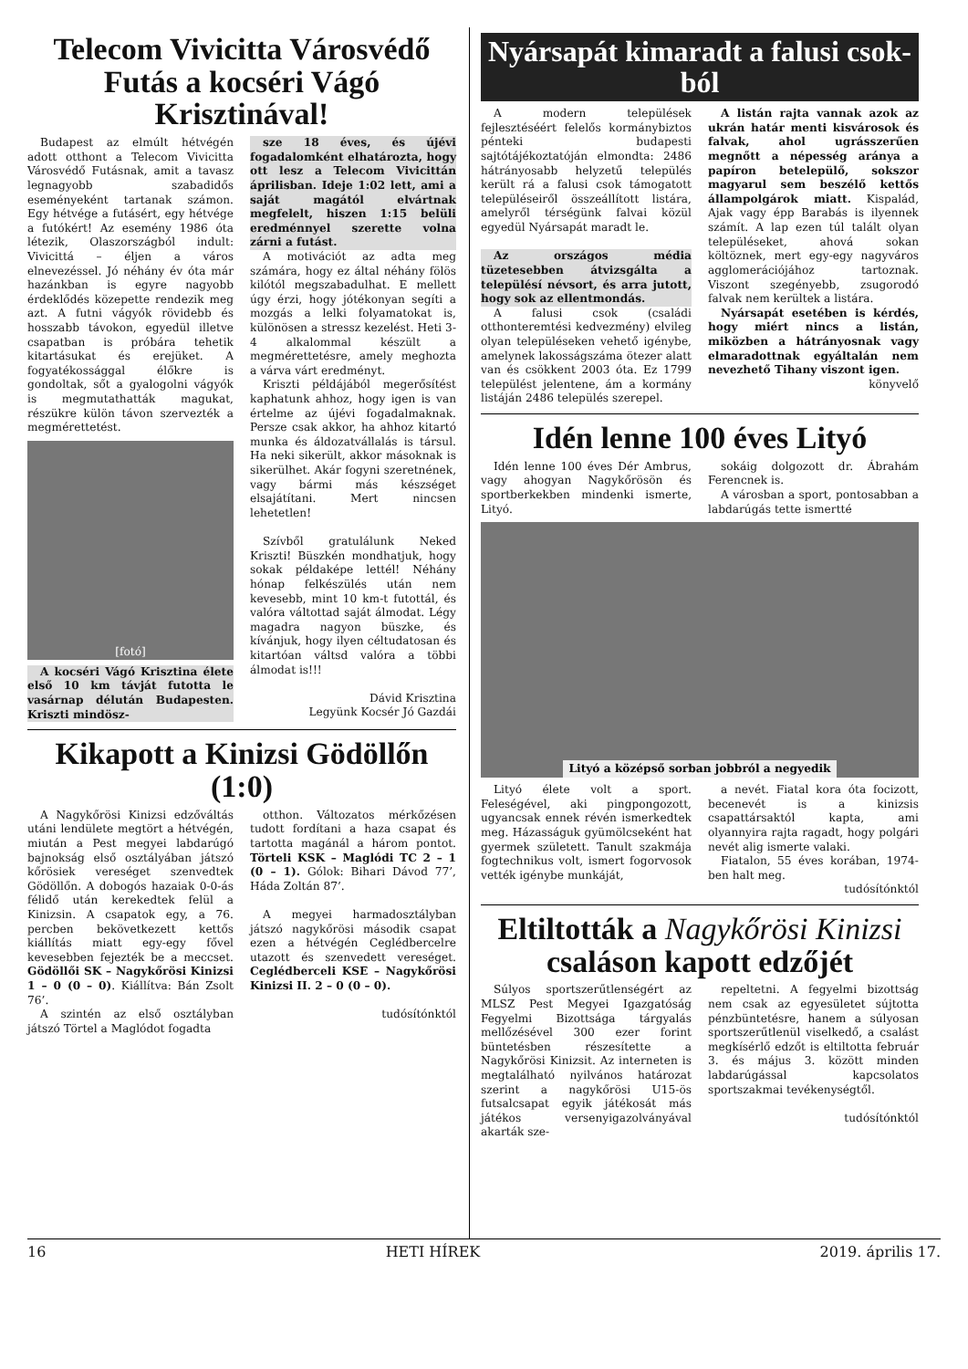Telecom Vivicitta Városvédő Futás a kocséri Vágó Krisztinával!
Budapest az elmúlt hétvégén adott otthont a Telecom Vivicitta Városvédő Futásnak, amit a tavasz legnagyobb szabadidős eseményeként tartanak számon. Egy hétvége a futásért, egy hétvége a futókért! Az esemény 1986 óta létezik, Olaszországból indult: Vivicittá – éljen a város elnevezéssel. Jó néhány év óta már hazánkban is egyre nagyobb érdeklődés közepette rendezik meg azt. A futni vágyók rövidebb és hosszabb távokon, egyedül illetve csapatban is próbára tehetik kitartásukat és erejüket. A fogyatékossággal élőkre is gondoltak, sőt a gyalogolni vágyók is megmutathatták magukat, részükre külön távon szervezték a megmérettetést.
[fotó]
A kocséri Vágó Krisztina élete első 10 km távját futotta le vasárnap délután Budapesten. Kriszti mindösz-
sze 18 éves, és újévi fogadalomként elhatározta, hogy ott lesz a Telecom Vivicittán áprilisban. Ideje 1:02 lett, ami a saját magától elvártnak megfelelt, hiszen 1:15 belüli eredménnyel szerette volna zárni a futást.
A motivációt az adta meg számára, hogy ez által néhány fölös kilótól megszabadulhat. E mellett úgy érzi, hogy jótékonyan segíti a mozgás a lelki folyamatokat is, különösen a stressz kezelést. Heti 3-4 alkalommal készült a megmérettetésre, amely meghozta a várva várt eredményt.
Kriszti példájából megerősítést kaphatunk ahhoz, hogy igen is van értelme az újévi fogadalmaknak. Persze csak akkor, ha ahhoz kitartó munka és áldozatvállalás is társul. Ha neki sikerült, akkor másoknak is sikerülhet. Akár fogyni szeretnének, vagy bármi más készséget elsajátítani. Mert nincsen lehetetlen!
Szívből gratulálunk Neked Kriszti! Büszkén mondhatjuk, hogy sokak példaképe lettél! Néhány hónap felkészülés után nem kevesebb, mint 10 km-t futottál, és valóra váltottad saját álmodat. Légy magadra nagyon büszke, és kívánjuk, hogy ilyen céltudatosan és kitartóan váltsd valóra a többi álmodat is!!!
Dávid Krisztina
Legyünk Kocsér Jó Gazdái
Kikapott a Kinizsi Gödöllőn (1:0)
A Nagykőrösi Kinizsi edzőváltás utáni lendülete megtört a hétvégén, miután a Pest megyei labdarúgó bajnokság első osztályában játszó kőrösiek vereséget szenvedtek Gödöllőn. A dobogós hazaiak 0-0-ás félidő után kerekedtek felül a Kinizsin. A csapatok egy, a 76. percben bekövetkezett kettős kiállítás miatt egy-egy fővel kevesebben fejezték be a meccset. Gödöllői SK – Nagykőrösi Kinizsi 1 – 0 (0 – 0). Kiállítva: Bán Zsolt 76’.
A szintén az első osztályban játszó Törtel a Maglódot fogadta
otthon. Változatos mérkőzésen tudott fordítani a haza csapat és tartotta magánál a három pontot. Törteli KSK – Maglódi TC 2 – 1 (0 – 1). Gólok: Bihari Dávod 77’, Háda Zoltán 87’.
A megyei harmadosztályban játszó nagykőrösi második csapat ezen a hétvégén Ceglédbercelre utazott és szenvedett vereséget. Ceglédberceli KSE – Nagykőrösi Kinizsi II. 2 – 0 (0 – 0).
tudósítónktól
Nyársapát kimaradt a falusi csok-ból
A modern települések fejlesztéséért felelős kormánybiztos pénteki budapesti sajtótájékoztatóján elmondta: 2486 hátrányosabb helyzetű település került rá a falusi csok támogatott településeiről összeállított listára, amelyről térségünk falvai közül egyedül Nyársapát maradt le.
Az országos média tüzetesebben átvizsgálta a településí névsort, és arra jutott, hogy sok az ellentmondás.
A falusi csok (családi otthonteremtési kedvezmény) elvileg olyan településeken vehető igénybe, amelynek lakosságszáma ötezer alatt van és csökkent 2003 óta. Ez 1799 települést jelentene, ám a kormány listáján 2486 település szerepel.
A listán rajta vannak azok az ukrán határ menti kisvárosok és falvak, ahol ugrásszerűen megnőtt a népesség aránya a papíron betelepülő, sokszor magyarul sem beszélő kettős állampolgárok miatt. Kispalád, Ajak vagy épp Barabás is ilyennek számít. A lap ezen túl talált olyan településeket, ahová sokan költöznek, mert egy-egy nagyváros agglomerációjához tartoznak. Viszont szegényebb, zsugorodó falvak nem kerültek a listára.
Nyársapát esetében is kérdés, hogy miért nincs a listán, miközben a hátrányosnak vagy elmaradottnak egyáltalán nem nevezhető Tihany viszont igen.
könyvelő
Idén lenne 100 éves Lityó
Idén lenne 100 éves Dér Ambrus, vagy ahogyan Nagykőrösön és sportberkekben mindenki ismerte, Lityó.
sokáig dolgozott dr. Ábrahám Ferencnek is.
A városban a sport, pontosabban a labdarúgás tette ismertté
Lityó a középső sorban jobbról a negyedik
Lityó élete volt a sport. Feleségével, aki pingpongozott, ugyancsak ennek révén ismerkedtek meg. Házasságuk gyümölcseként hat gyermek született. Tanult szakmája fogtechnikus volt, ismert fogorvosok vették igénybe munkáját,
a nevét. Fiatal kora óta focizott, becenevét is a kinizsis csapattársaktól kapta, ami olyannyira rajta ragadt, hogy polgári nevét alig ismerte valaki.
Fiatalon, 55 éves korában, 1974-ben halt meg.
tudósítónktól
Eltiltották a Nagykőrösi Kinizsi csaláson kapott edzőjét
Súlyos sportszerűtlenségért az MLSZ Pest Megyei Igazgatóság Fegyelmi Bizottsága tárgyalás mellőzésével 300 ezer forint büntetésben részesítette a Nagykőrösi Kinizsit. Az interneten is megtalálható nyilvános határozat szerint a nagykőrösi U15-ös futsalcsapat egyik játékosát más játékos versenyigazolványával akarták sze-
repeltetni. A fegyelmi bizottság nem csak az egyesületet sújtotta pénzbüntetésre, hanem a súlyosan sportszerűtlenül viselkedő, a csalást megkísérlő edzőt is eltiltotta február 3. és május 3. között minden labdarúgással kapcsolatos sportszakmai tevékenységtől.
tudósítónktól
16 HETI HÍREK 2019. április 17.